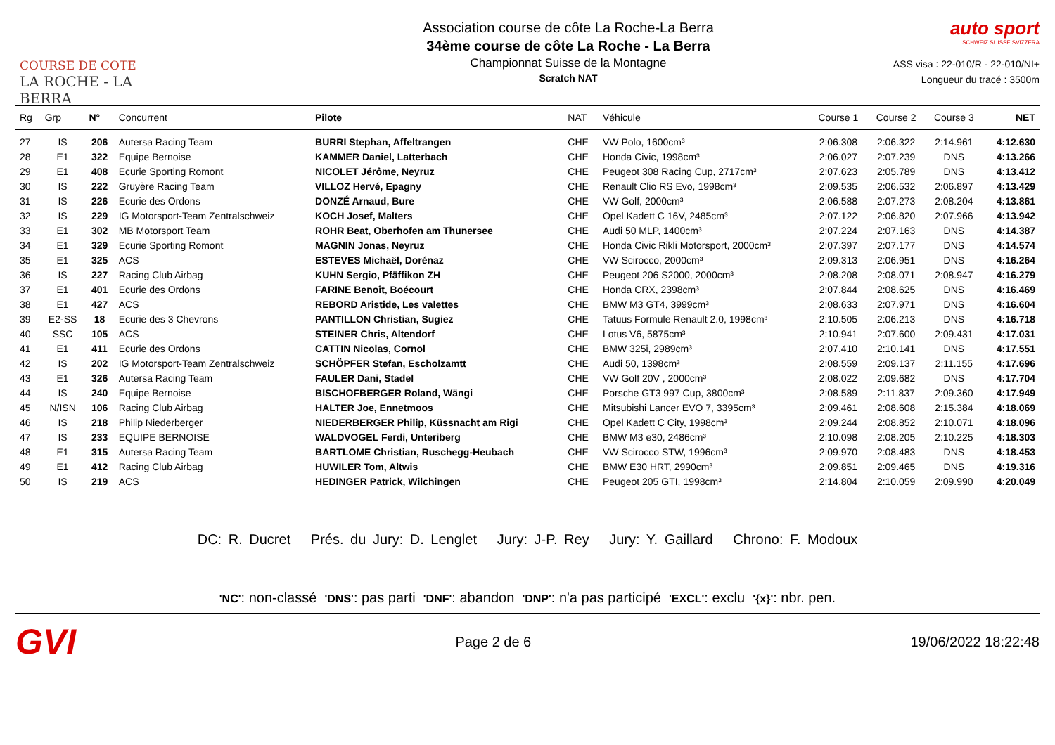COURSE DE COTE
LA ROCHE - LA BERRA
Association course de côte La Roche-La Berra
34ème course de côte La Roche - La Berra
Championnat Suisse de la Montagne
Scratch NAT
auto sport
SCHWEIZ SUISSE SVIZZERA
ASS visa : 22-010/R - 22-010/NI+
Longueur du tracé : 3500m
| Rg | Grp | N° | Concurrent | Pilote | NAT | Véhicule | Course 1 | Course 2 | Course 3 | NET |
| --- | --- | --- | --- | --- | --- | --- | --- | --- | --- | --- |
| 27 | IS | 206 | Autersa Racing Team | BURRI Stephan, Affeltrangen | CHE | VW Polo, 1600cm³ | 2:06.308 | 2:06.322 | 2:14.961 | 4:12.630 |
| 28 | E1 | 322 | Equipe Bernoise | KAMMER Daniel, Latterbach | CHE | Honda Civic, 1998cm³ | 2:06.027 | 2:07.239 | DNS | 4:13.266 |
| 29 | E1 | 408 | Ecurie Sporting Romont | NICOLET Jérôme, Neyruz | CHE | Peugeot 308 Racing Cup, 2717cm³ | 2:07.623 | 2:05.789 | DNS | 4:13.412 |
| 30 | IS | 222 | Gruyère Racing Team | VILLOZ Hervé, Epagny | CHE | Renault Clio RS Evo, 1998cm³ | 2:09.535 | 2:06.532 | 2:06.897 | 4:13.429 |
| 31 | IS | 226 | Ecurie des Ordons | DONZÉ Arnaud, Bure | CHE | VW Golf, 2000cm³ | 2:06.588 | 2:07.273 | 2:08.204 | 4:13.861 |
| 32 | IS | 229 | IG Motorsport-Team Zentralschweiz | KOCH Josef, Malters | CHE | Opel Kadett C 16V, 2485cm³ | 2:07.122 | 2:06.820 | 2:07.966 | 4:13.942 |
| 33 | E1 | 302 | MB Motorsport Team | ROHR Beat, Oberhofen am Thunersee | CHE | Audi 50 MLP, 1400cm³ | 2:07.224 | 2:07.163 | DNS | 4:14.387 |
| 34 | E1 | 329 | Ecurie Sporting Romont | MAGNIN Jonas, Neyruz | CHE | Honda Civic Rikli Motorsport, 2000cm³ | 2:07.397 | 2:07.177 | DNS | 4:14.574 |
| 35 | E1 | 325 | ACS | ESTEVES Michaël, Dorénaz | CHE | VW Scirocco, 2000cm³ | 2:09.313 | 2:06.951 | DNS | 4:16.264 |
| 36 | IS | 227 | Racing Club Airbag | KUHN Sergio, Pfäffikon ZH | CHE | Peugeot 206 S2000, 2000cm³ | 2:08.208 | 2:08.071 | 2:08.947 | 4:16.279 |
| 37 | E1 | 401 | Ecurie des Ordons | FARINE Benoît, Boécourt | CHE | Honda CRX, 2398cm³ | 2:07.844 | 2:08.625 | DNS | 4:16.469 |
| 38 | E1 | 427 | ACS | REBORD Aristide, Les valettes | CHE | BMW M3 GT4, 3999cm³ | 2:08.633 | 2:07.971 | DNS | 4:16.604 |
| 39 | E2-SS | 18 | Ecurie des 3 Chevrons | PANTILLON Christian, Sugiez | CHE | Tatuus Formule Renault 2.0, 1998cm³ | 2:10.505 | 2:06.213 | DNS | 4:16.718 |
| 40 | SSC | 105 | ACS | STEINER Chris, Altendorf | CHE | Lotus V6, 5875cm³ | 2:10.941 | 2:07.600 | 2:09.431 | 4:17.031 |
| 41 | E1 | 411 | Ecurie des Ordons | CATTIN Nicolas, Cornol | CHE | BMW 325i, 2989cm³ | 2:07.410 | 2:10.141 | DNS | 4:17.551 |
| 42 | IS | 202 | IG Motorsport-Team Zentralschweiz | SCHÖPFER Stefan, Escholzamtt | CHE | Audi 50, 1398cm³ | 2:08.559 | 2:09.137 | 2:11.155 | 4:17.696 |
| 43 | E1 | 326 | Autersa Racing Team | FAULER Dani, Stadel | CHE | VW Golf 20V , 2000cm³ | 2:08.022 | 2:09.682 | DNS | 4:17.704 |
| 44 | IS | 240 | Equipe Bernoise | BISCHOFBERGER Roland, Wängi | CHE | Porsche GT3 997 Cup, 3800cm³ | 2:08.589 | 2:11.837 | 2:09.360 | 4:17.949 |
| 45 | N/ISN | 106 | Racing Club Airbag | HALTER Joe, Ennetmoos | CHE | Mitsubishi Lancer EVO 7, 3395cm³ | 2:09.461 | 2:08.608 | 2:15.384 | 4:18.069 |
| 46 | IS | 218 | Philip Niederberger | NIEDERBERGER Philip, Küssnacht am Rigi | CHE | Opel Kadett C City, 1998cm³ | 2:09.244 | 2:08.852 | 2:10.071 | 4:18.096 |
| 47 | IS | 233 | EQUIPE BERNOISE | WALDVOGEL Ferdi, Unteriberg | CHE | BMW M3 e30, 2486cm³ | 2:10.098 | 2:08.205 | 2:10.225 | 4:18.303 |
| 48 | E1 | 315 | Autersa Racing Team | BARTLOME Christian, Ruschegg-Heubach | CHE | VW Scirocco STW, 1996cm³ | 2:09.970 | 2:08.483 | DNS | 4:18.453 |
| 49 | E1 | 412 | Racing Club Airbag | HUWILER Tom, Altwis | CHE | BMW E30 HRT, 2990cm³ | 2:09.851 | 2:09.465 | DNS | 4:19.316 |
| 50 | IS | 219 | ACS | HEDINGER Patrick, Wilchingen | CHE | Peugeot 205 GTI, 1998cm³ | 2:14.804 | 2:10.059 | 2:09.990 | 4:20.049 |
DC: R. Ducret Prés. du Jury: D. Lenglet Jury: J-P. Rey Jury: Y. Gaillard Chrono: F. Modoux
'NC': non-classé 'DNS': pas parti 'DNF': abandon 'DNP': n'a pas participé 'EXCL': exclu '{x}': nbr. pen.
GVI
Page 2 de 6 19/06/2022 18:22:48